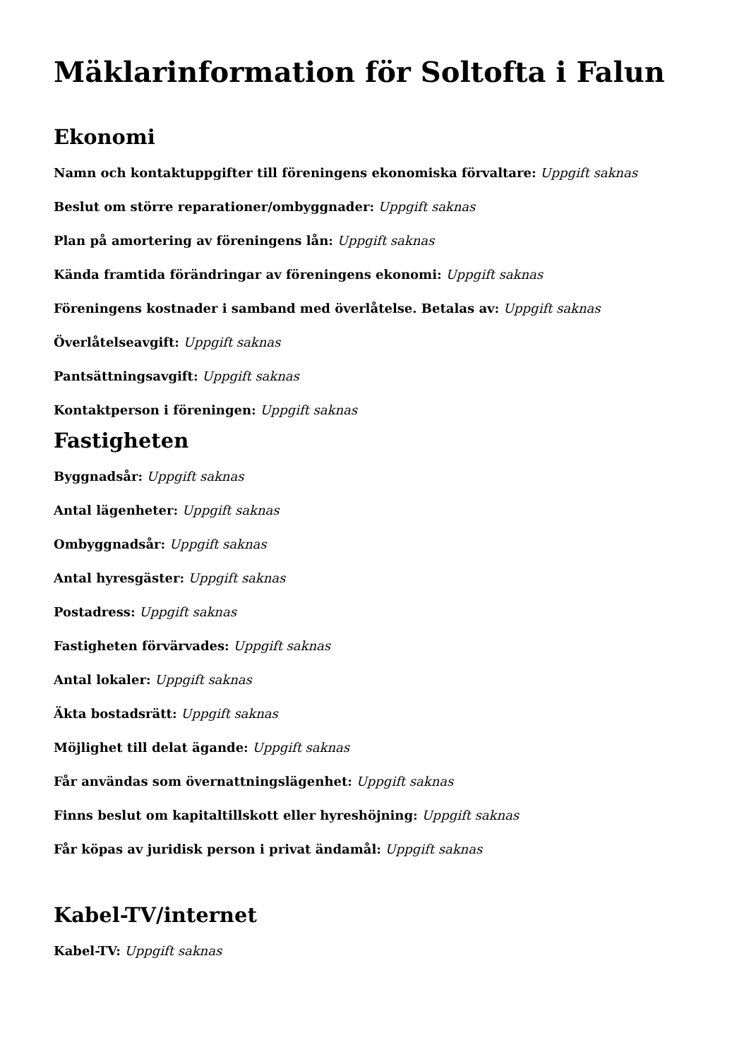Mäklarinformation för Soltofta i Falun
Ekonomi
Namn och kontaktuppgifter till föreningens ekonomiska förvaltare: Uppgift saknas
Beslut om större reparationer/ombyggnader: Uppgift saknas
Plan på amortering av föreningens lån: Uppgift saknas
Kända framtida förändringar av föreningens ekonomi: Uppgift saknas
Föreningens kostnader i samband med överlåtelse. Betalas av: Uppgift saknas
Överlåtelseavgift: Uppgift saknas
Pantsättningsavgift: Uppgift saknas
Kontaktperson i föreningen: Uppgift saknas
Fastigheten
Byggnadsår: Uppgift saknas
Antal lägenheter: Uppgift saknas
Ombyggnadsår: Uppgift saknas
Antal hyresgäster: Uppgift saknas
Postadress: Uppgift saknas
Fastigheten förvärvades: Uppgift saknas
Antal lokaler: Uppgift saknas
Äkta bostadsrätt: Uppgift saknas
Möjlighet till delat ägande: Uppgift saknas
Får användas som övernattningslägenhet: Uppgift saknas
Finns beslut om kapitaltillskott eller hyreshöjning: Uppgift saknas
Får köpas av juridisk person i privat ändamål: Uppgift saknas
Kabel-TV/internet
Kabel-TV: Uppgift saknas